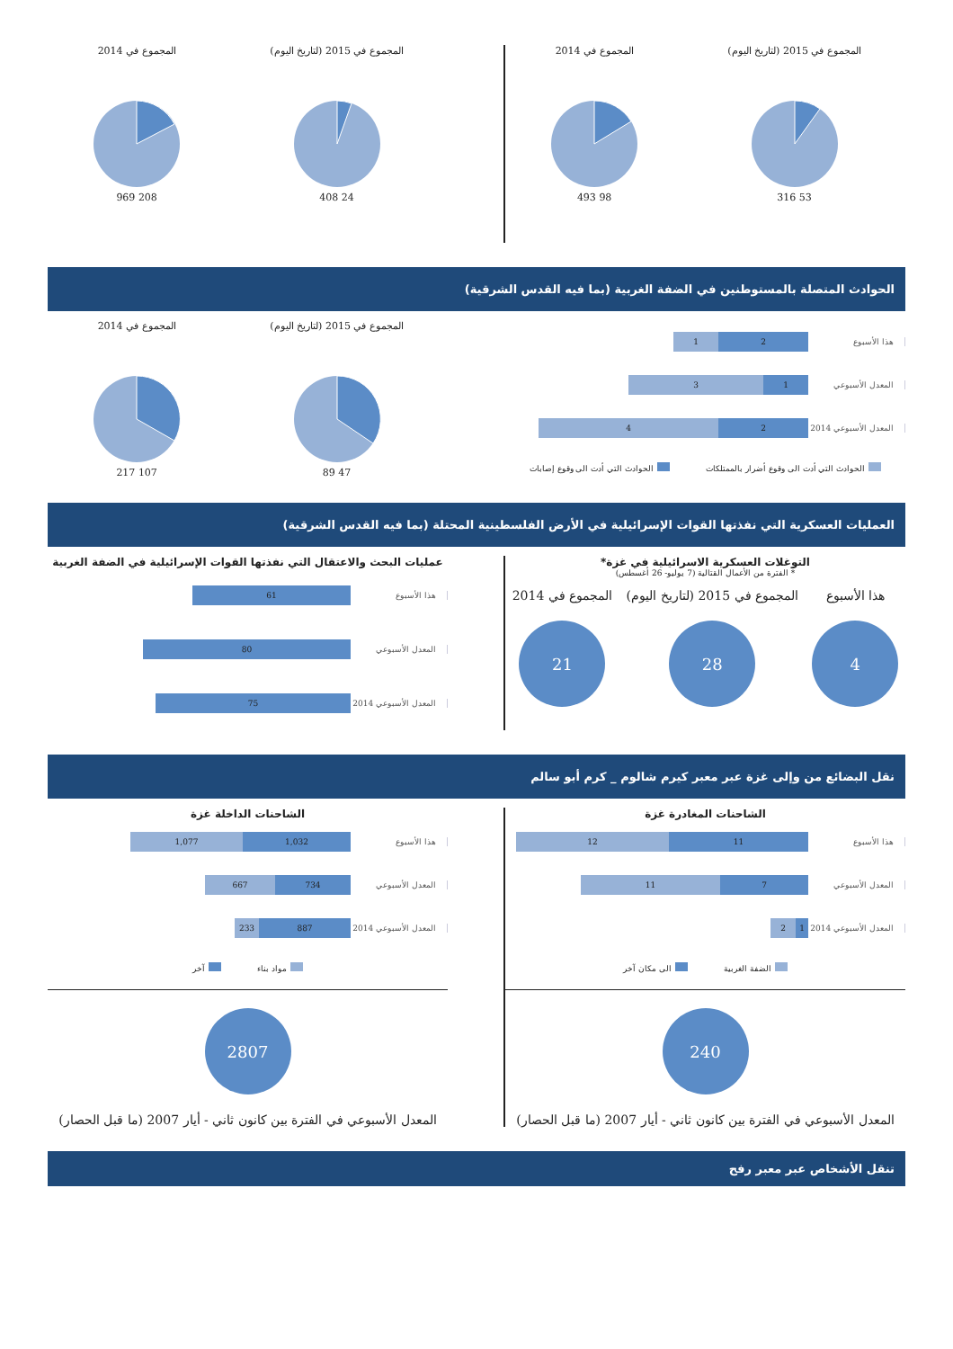المجموع في 2015 (لتاريخ اليوم)
53 316
المجموع في 2014
98 493
المجموع في 2015 (لتاريخ اليوم)
24 408
المجموع في 2014
208 969
الحوادث المتصلة بالمستوطنين في الضفة الغربية (بما فيه القدس الشرقية)
هذا الأسبوع
1 2
المعدل الأسبوعي
3 1
المعدل الأسبوعي 2014
4 2
الحوادث التي أدت الى وقوع أضرار بالممتلكات الحوادث التي أدت الى وقوع إصابات
المجموع في 2015 (لتاريخ اليوم)
47 89
المجموع في 2014
107 217
العمليات العسكرية التي نفذتها القوات الإسرائيلية في الأرض الفلسطينية المحتلة (بما فيه القدس الشرقية)
التوغلات العسكرية الاسرائيلية في غزة*
* الفترة من الأعمال القتالية (7 يوليو- 26 أغسطس)
هذا الأسبوع
4
المجموع في 2015 (لتاريخ اليوم)
28
المجموع في 2014
21
عمليات البحث والاعتقال التي نفذتها القوات الإسرائيلية في الضفة الغربية
هذا الأسبوع
61
المعدل الأسبوعي
80
المعدل الأسبوعي 2014
75
نقل البضائع من وإلى غزة عبر معبر كيرم شالوم _ كرم أبو سالم
الشاحنات المغادرة غزة
هذا الأسبوع
12 11
المعدل الأسبوعي
11 7
المعدل الأسبوعي 2014
2 1
الضفة الغربية الى مكان آخر
240
المعدل الأسبوعي في الفترة بين كانون ثاني - أيار 2007 (ما قبل الحصار)
الشاحنات الداخلة غزة
هذا الأسبوع
1,077 1,032
المعدل الأسبوعي
667 734
المعدل الأسبوعي 2014
233 887
مواد بناء آخر
2807
المعدل الأسبوعي في الفترة بين كانون ثاني - أيار 2007 (ما قبل الحصار)
تنقل الأشخاص عبر معبر رفح